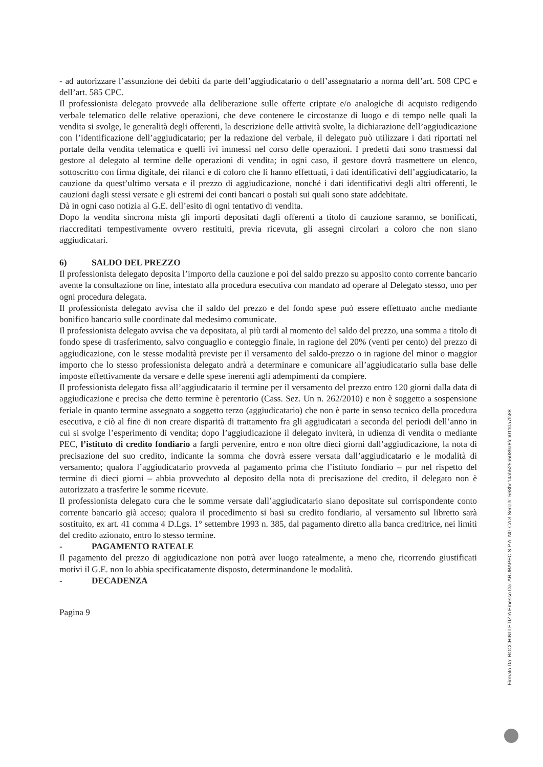- ad autorizzare l’assunzione dei debiti da parte dell’aggiudicatario o dell’assegnatario a norma dell’art. 508 CPC e dell’art. 585 CPC.
Il professionista delegato provvede alla deliberazione sulle offerte criptate e/o analogiche di acquisto redigendo verbale telematico delle relative operazioni, che deve contenere le circostanze di luogo e di tempo nelle quali la vendita si svolge, le generalità degli offerenti, la descrizione delle attività svolte, la dichiarazione dell’aggiudicazione con l’identificazione dell’aggiudicatario; per la redazione del verbale, il delegato può utilizzare i dati riportati nel portale della vendita telematica e quelli ivi immessi nel corso delle operazioni. I predetti dati sono trasmessi dal gestore al delegato al termine delle operazioni di vendita; in ogni caso, il gestore dovrà trasmettere un elenco, sottoscritto con firma digitale, dei rilanci e di coloro che li hanno effettuati, i dati identificativi dell’aggiudicatario, la cauzione da quest’ultimo versata e il prezzo di aggiudicazione, nonché i dati identificativi degli altri offerenti, le cauzioni dagli stessi versate e gli estremi dei conti bancari o postali sui quali sono state addebitate.
Dà in ogni caso notizia al G.E. dell’esito di ogni tentativo di vendita.
Dopo la vendita sincrona mista gli importi depositati dagli offerenti a titolo di cauzione saranno, se bonificati, riaccreditati tempestivamente ovvero restituiti, previa ricevuta, gli assegni circolari a coloro che non siano aggiudicatari.
6) SALDO DEL PREZZO
Il professionista delegato deposita l’importo della cauzione e poi del saldo prezzo su apposito conto corrente bancario avente la consultazione on line, intestato alla procedura esecutiva con mandato ad operare al Delegato stesso, uno per ogni procedura delegata.
Il professionista delegato avvisa che il saldo del prezzo e del fondo spese può essere effettuato anche mediante bonifico bancario sulle coordinate dal medesimo comunicate.
Il professionista delegato avvisa che va depositata, al più tardi al momento del saldo del prezzo, una somma a titolo di fondo spese di trasferimento, salvo conguaglio e conteggio finale, in ragione del 20% (venti per cento) del prezzo di aggiudicazione, con le stesse modalità previste per il versamento del saldo-prezzo o in ragione del minor o maggior importo che lo stesso professionista delegato andrà a determinare e comunicare all’aggiudicatario sulla base delle imposte effettivamente da versare e delle spese inerenti agli adempimenti da compiere.
Il professionista delegato fissa all’aggiudicatario il termine per il versamento del prezzo entro 120 giorni dalla data di aggiudicazione e precisa che detto termine è perentorio (Cass. Sez. Un n. 262/2010) e non è soggetto a sospensione feriale in quanto termine assegnato a soggetto terzo (aggiudicatario) che non è parte in senso tecnico della procedura esecutiva, e ciò al fine di non creare disparità di trattamento fra gli aggiudicatari a seconda del periodi dell’anno in cui si svolge l’esperimento di vendita; dopo l’aggiudicazione il delegato inviterà, in udienza di vendita o mediante PEC, l’istituto di credito fondiario a fargli pervenire, entro e non oltre dieci giorni dall’aggiudicazione, la nota di precisazione del suo credito, indicante la somma che dovrà essere versata dall’aggiudicatario e le modalità di versamento; qualora l’aggiudicatario provveda al pagamento prima che l’istituto fondiario – pur nel rispetto del termine di dieci giorni – abbia provveduto al deposito della nota di precisazione del credito, il delegato non è autorizzato a trasferire le somme ricevute.
Il professionista delegato cura che le somme versate dall’aggiudicatario siano depositate sul corrispondente conto corrente bancario già acceso; qualora il procedimento si basi su credito fondiario, al versamento sul libretto sarà sostituito, ex art. 41 comma 4 D.Lgs. 1° settembre 1993 n. 385, dal pagamento diretto alla banca creditrice, nei limiti del credito azionato, entro lo stesso termine.
- PAGAMENTO RATEALE
Il pagamento del prezzo di aggiudicazione non potrà aver luogo ratealmente, a meno che, ricorrendo giustificati motivi il G.E. non lo abbia specificatamente disposto, determinandone le modalità.
- DECADENZA
Pagina 9
Firmato Da: BOCCHINI LETIZIA Emesso Da: ARUBAPEC S.P.A. NG CA 3 Serial#: 568be14ab525a5089a8fcb0110a7fc88